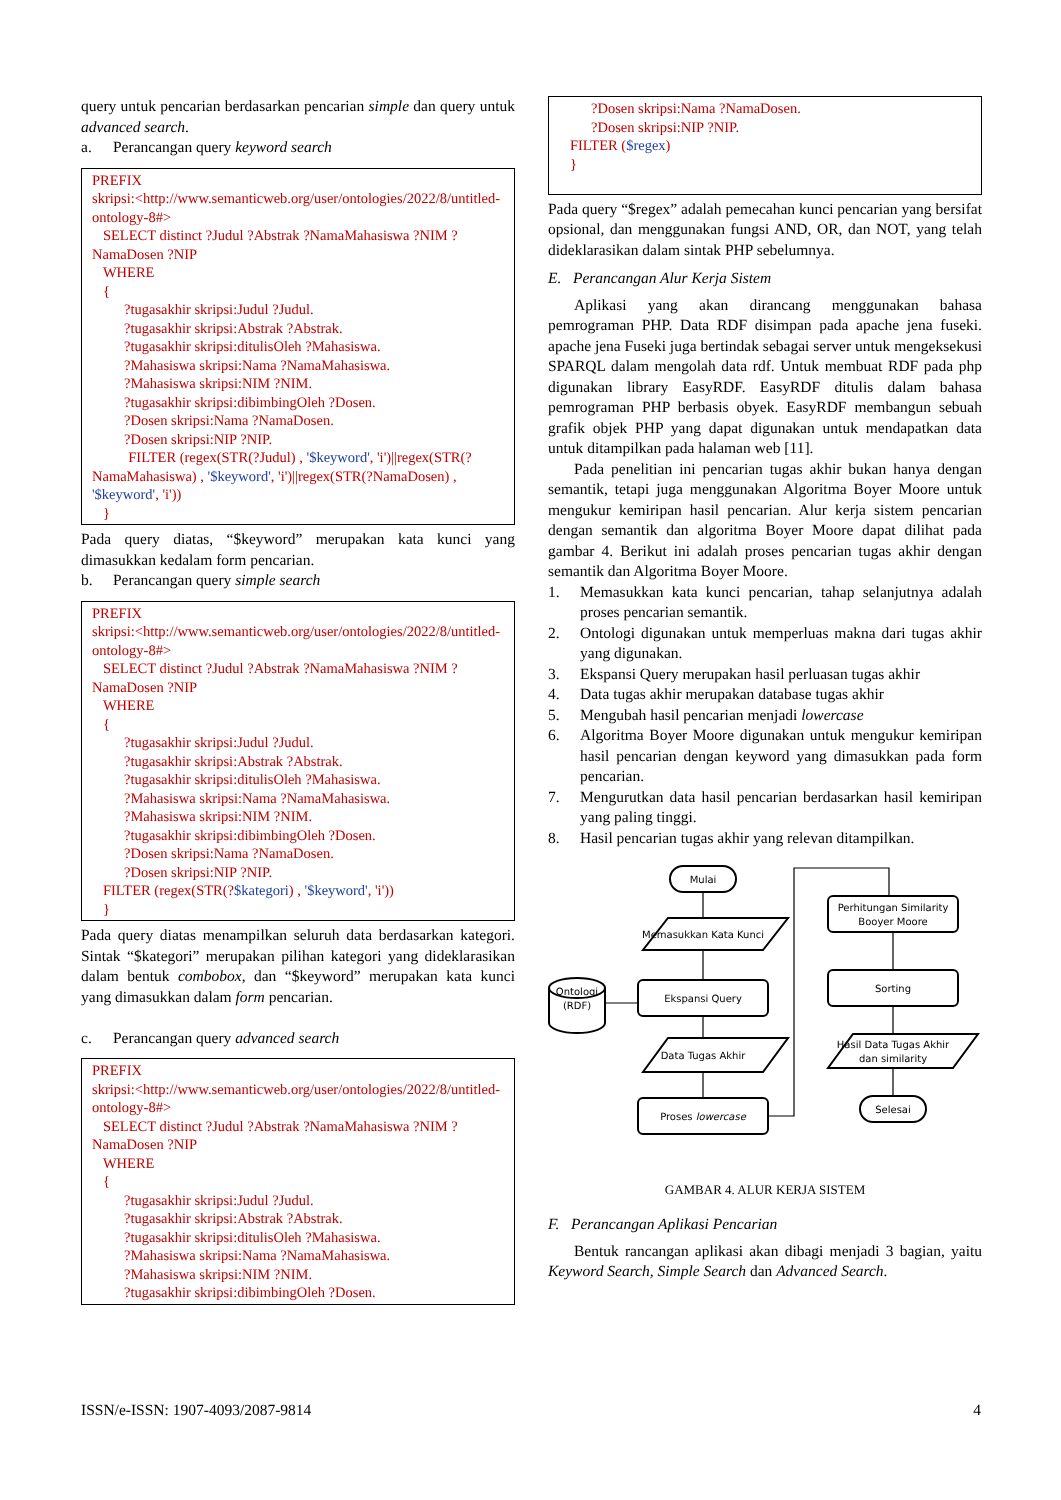query untuk pencarian berdasarkan pencarian simple dan query untuk advanced search.
a. Perancangan query keyword search
PREFIX
skripsi:<http://www.semanticweb.org/user/ontologies/2022/8/untitled-ontology-8#>
SELECT distinct ?Judul ?Abstrak ?NamaMahasiswa ?NIM ?NamaDosen ?NIP
WHERE
{
?tugasakhir skripsi:Judul ?Judul.
?tugasakhir skripsi:Abstrak ?Abstrak.
?tugasakhir skripsi:ditulisOleh ?Mahasiswa.
?Mahasiswa skripsi:Nama ?NamaMahasiswa.
?Mahasiswa skripsi:NIM ?NIM.
?tugasakhir skripsi:dibimbingOleh ?Dosen.
?Dosen skripsi:Nama ?NamaDosen.
?Dosen skripsi:NIP ?NIP.
FILTER (regex(STR(?Judul) , '$keyword', 'i')||regex(STR(?NamaMahasiswa) , '$keyword', 'i')||regex(STR(?NamaDosen) , '$keyword', 'i'))
}
Pada query diatas, “$keyword” merupakan kata kunci yang dimasukkan kedalam form pencarian.
b. Perancangan query simple search
PREFIX
skripsi:<http://www.semanticweb.org/user/ontologies/2022/8/untitled-ontology-8#>
SELECT distinct ?Judul ?Abstrak ?NamaMahasiswa ?NIM ?NamaDosen ?NIP
WHERE
{
?tugasakhir skripsi:Judul ?Judul.
?tugasakhir skripsi:Abstrak ?Abstrak.
?tugasakhir skripsi:ditulisOleh ?Mahasiswa.
?Mahasiswa skripsi:Nama ?NamaMahasiswa.
?Mahasiswa skripsi:NIM ?NIM.
?tugasakhir skripsi:dibimbingOleh ?Dosen.
?Dosen skripsi:Nama ?NamaDosen.
?Dosen skripsi:NIP ?NIP.
FILTER (regex(STR(?$kategori) , '$keyword', 'i'))
}
Pada query diatas menampilkan seluruh data berdasarkan kategori. Sintak “$kategori” merupakan pilihan kategori yang dideklarasikan dalam bentuk combobox, dan “$keyword” merupakan kata kunci yang dimasukkan dalam form pencarian.
c. Perancangan query advanced search
PREFIX
skripsi:<http://www.semanticweb.org/user/ontologies/2022/8/untitled-ontology-8#>
SELECT distinct ?Judul ?Abstrak ?NamaMahasiswa ?NIM ?NamaDosen ?NIP
WHERE
{
?tugasakhir skripsi:Judul ?Judul.
?tugasakhir skripsi:Abstrak ?Abstrak.
?tugasakhir skripsi:ditulisOleh ?Mahasiswa.
?Mahasiswa skripsi:Nama ?NamaMahasiswa.
?Mahasiswa skripsi:NIM ?NIM.
?tugasakhir skripsi:dibimbingOleh ?Dosen.
?Dosen skripsi:Nama ?NamaDosen.
?Dosen skripsi:NIP ?NIP.
FILTER ($regex)
}
Pada query “$regex” adalah pemecahan kunci pencarian yang bersifat opsional, dan menggunakan fungsi AND, OR, dan NOT, yang telah dideklarasikan dalam sintak PHP sebelumnya.
E. Perancangan Alur Kerja Sistem
Aplikasi yang akan dirancang menggunakan bahasa pemrograman PHP. Data RDF disimpan pada apache jena fuseki. apache jena Fuseki juga bertindak sebagai server untuk mengeksekusi SPARQL dalam mengolah data rdf. Untuk membuat RDF pada php digunakan library EasyRDF. EasyRDF ditulis dalam bahasa pemrograman PHP berbasis obyek. EasyRDF membangun sebuah grafik objek PHP yang dapat digunakan untuk mendapatkan data untuk ditampilkan pada halaman web [11].
Pada penelitian ini pencarian tugas akhir bukan hanya dengan semantik, tetapi juga menggunakan Algoritma Boyer Moore untuk mengukur kemiripan hasil pencarian. Alur kerja sistem pencarian dengan semantik dan algoritma Boyer Moore dapat dilihat pada gambar 4. Berikut ini adalah proses pencarian tugas akhir dengan semantik dan Algoritma Boyer Moore.
1. Memasukkan kata kunci pencarian, tahap selanjutnya adalah proses pencarian semantik.
2. Ontologi digunakan untuk memperluas makna dari tugas akhir yang digunakan.
3. Ekspansi Query merupakan hasil perluasan tugas akhir
4. Data tugas akhir merupakan database tugas akhir
5. Mengubah hasil pencarian menjadi lowercase
6. Algoritma Boyer Moore digunakan untuk mengukur kemiripan hasil pencarian dengan keyword yang dimasukkan pada form pencarian.
7. Mengurutkan data hasil pencarian berdasarkan hasil kemiripan yang paling tinggi.
8. Hasil pencarian tugas akhir yang relevan ditampilkan.
Mulai
Memasukkan Kata Kunci
Ekspansi Query
Data Tugas Akhir
Proses lowercase
Ontologi
(RDF)
Perhitungan Similarity
Booyer Moore
Sorting
Hasil Data Tugas Akhir
dan similarity
Selesai
GAMBAR 4. ALUR KERJA SISTEM
F. Perancangan Aplikasi Pencarian
Bentuk rancangan aplikasi akan dibagi menjadi 3 bagian, yaitu Keyword Search, Simple Search dan Advanced Search.
ISSN/e-ISSN: 1907-4093/2087-9814 4